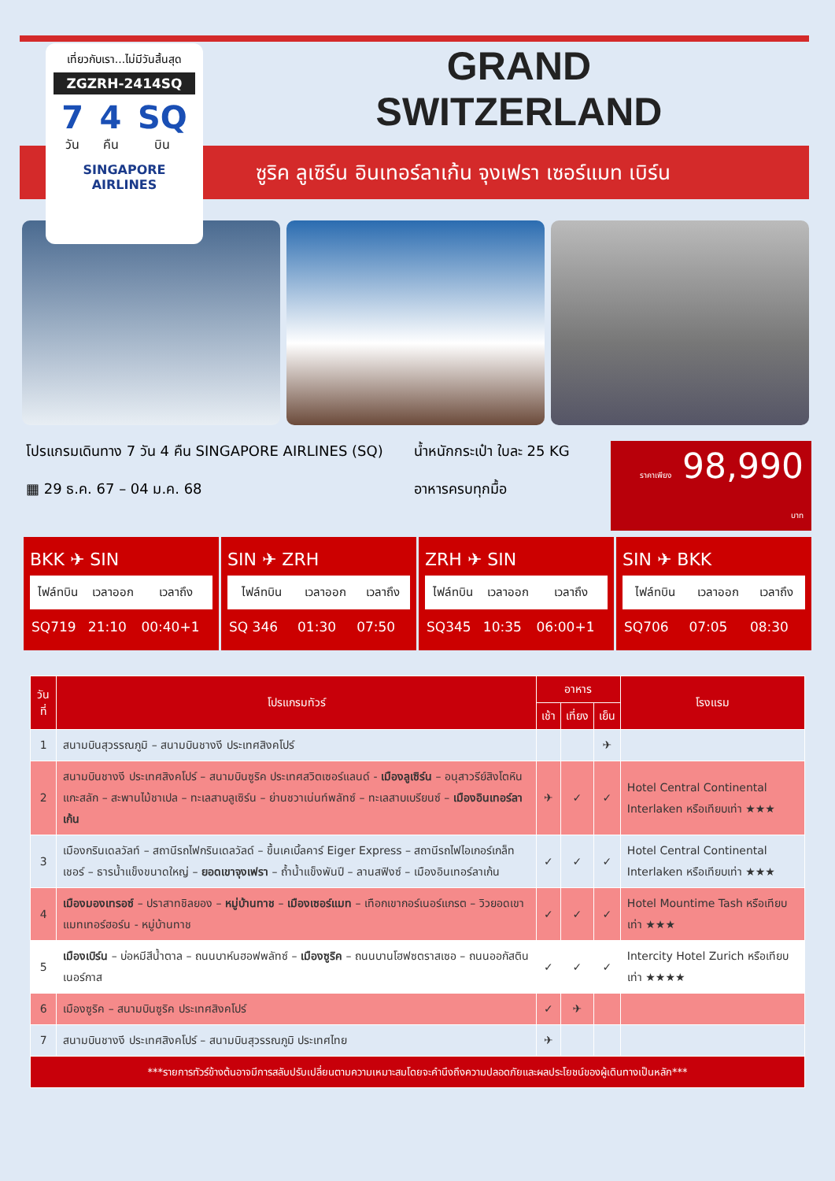ซูริค ลูเซิร์น อินเทอร์ลาเก้น จุงเฟรา เซอร์แมท เบิร์น
เที่ยวกับเรา...ไม่มีวันสิ้นสุด
ZGZRH-2414SQ
7
วัน 4
คืน SQ
บิน
SINGAPORE AIRLINES
GRAND
SWITZERLAND
โปรแกรมเดินทาง 7 วัน 4 คืน SINGAPORE AIRLINES (SQ)
▦ 29 ธ.ค. 67 – 04 ม.ค. 68
น้ำหนักกระเป๋า ใบละ 25 KG
อาหารครบทุกมื้อ
ราคาเพียง 98,990 บาท
BKK ✈ SIN
| ไฟล์ทบิน | เวลาออก | เวลาถึง |
| --- | --- | --- |
| SQ719 | 21:10 | 00:40+1 |
SIN ✈ ZRH
| ไฟล์ทบิน | เวลาออก | เวลาถึง |
| --- | --- | --- |
| SQ 346 | 01:30 | 07:50 |
ZRH ✈ SIN
| ไฟล์ทบิน | เวลาออก | เวลาถึง |
| --- | --- | --- |
| SQ345 | 10:35 | 06:00+1 |
SIN ✈ BKK
| ไฟล์ทบิน | เวลาออก | เวลาถึง |
| --- | --- | --- |
| SQ706 | 07:05 | 08:30 |
| วันที่ | โปรแกรมทัวร์ | อาหาร | | | โรงแรม |
| --- | --- | --- | --- | --- | --- |
| | | เช้า | เที่ยง | เย็น | |
| 1 | สนามบินสุวรรณภูมิ – สนามบินชางงี ประเทศสิงคโปร์ | | | ✈ | |
| 2 | สนามบินชางงี ประเทศสิงคโปร์ – สนามบินซูริค ประเทศสวิตเซอร์แลนด์ - เมืองลูเซิร์น – อนุสาวรีย์สิงโตหินแกะสลัก – สะพานไม้ชาเปล – ทะเลสาบลูเซิร์น – ย่านชวาเน่นท์พลัทซ์ – ทะเลสาบเบรียนซ์ – เมืองอินเทอร์ลาเก้น | ✈ | ✓ | ✓ | Hotel Central Continental Interlaken หรือเทียบเท่า ★★★ |
| 3 | เมืองกรินเดลวัลท์ – สถานีรถไฟกรินเดลวัลด์ – ขึ้นเคเบิ้ลคาร์ Eiger Express – สถานีรถไฟไอเกอร์เกล็ทเชอร์ – ธารน้ำแข็งขนาดใหญ่ – ยอดเขาจุงเฟรา – ถ้ำน้ำแข็งพันปี – ลานสฟิงซ์ – เมืองอินเทอร์ลาเก้น | ✓ | ✓ | ✓ | Hotel Central Continental Interlaken หรือเทียบเท่า ★★★ |
| 4 | เมืองมองเทรอซ์ – ปราสาทชิลยอง – หมู่บ้านทาช – เมืองเซอร์แมท – เทือกเขากอร์เนอร์แกรต – วิวยอดเขาแมทเทอร์ฮอร์น - หมู่บ้านทาช | ✓ | ✓ | ✓ | Hotel Mountime Tash หรือเทียบเท่า ★★★ |
| 5 | เมืองเบิร์น – บ่อหมีสีน้ำตาล – ถนนบาห์นฮอฟพลัทซ์ – เมืองซูริค – ถนนบานโฮฟซตราสเซอ – ถนนออกัสตินเนอร์กาส | ✓ | ✓ | ✓ | Intercity Hotel Zurich หรือเทียบเท่า ★★★★ |
| 6 | เมืองซูริค – สนามบินซูริค ประเทศสิงคโปร์ | ✓ | ✈ | | |
| 7 | สนามบินชางงี ประเทศสิงคโปร์ – สนามบินสุวรรณภูมิ ประเทศไทย | ✈ | | | |
| ***รายการทัวร์ข้างต้นอาจมีการสลับปรับเปลี่ยนตามความเหมาะสมโดยจะคำนึงถึงความปลอดภัยและผลประโยชน์ของผู้เดินทางเป็นหลัก*** | | | | | |